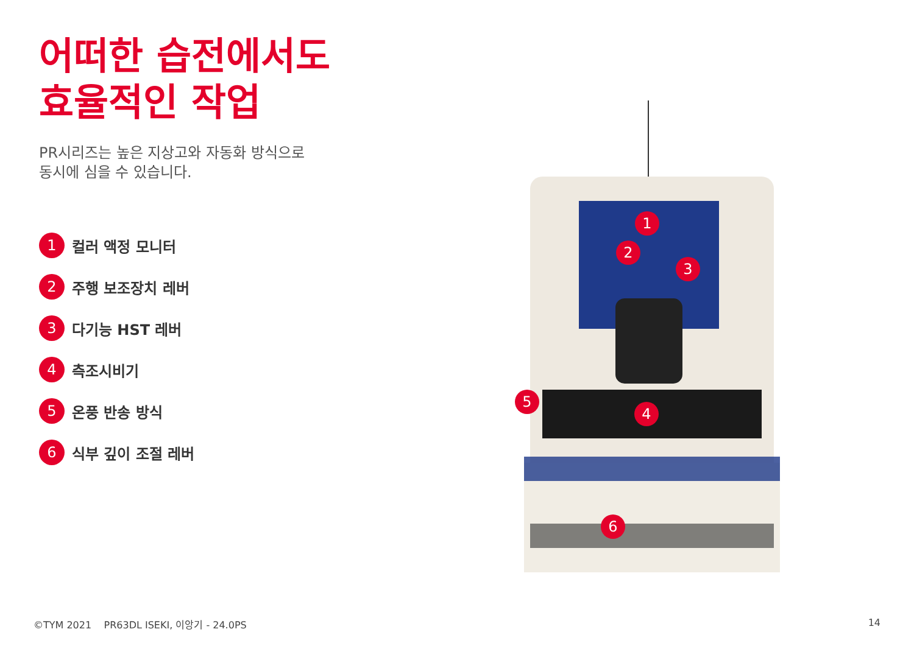어떠한 습전에서도
효율적인 작업
PR시리즈는 높은 지상고와 자동화 방식으로
동시에 심을 수 있습니다.
1 컬러 액정 모니터
2 주행 보조장치 레버
3 다기능 HST 레버
4 측조시비기
5 온풍 반송 방식
6 식부 깊이 조절 레버
1
2
3
4
5
6
©TYM 2021 PR63DL ISEKI, 이앙기 - 24.0PS 14